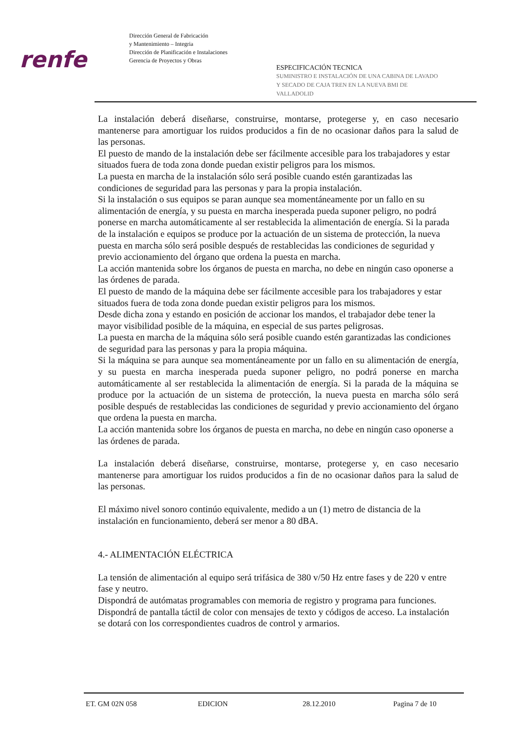renfe
Dirección General de Fabricación
y Mantenimiento – Integria
Dirección de Planificación e Instalaciones
Gerencia de Proyectos y Obras
ESPECIFICACIÓN TECNICA
SUMINISTRO E INSTALACIÓN DE UNA CABINA DE LAVADO
Y SECADO DE CAJA TREN EN LA NUEVA BMI DE
VALLADOLID
La instalación deberá diseñarse, construirse, montarse, protegerse y, en caso necesario mantenerse para amortiguar los ruidos producidos a fin de no ocasionar daños para la salud de las personas.
El puesto de mando de la instalación debe ser fácilmente accesible para los trabajadores y estar situados fuera de toda zona donde puedan existir peligros para los mismos.
La puesta en marcha de la instalación sólo será posible cuando estén garantizadas las condiciones de seguridad para las personas y para la propia instalación.
Si la instalación o sus equipos se paran aunque sea momentáneamente por un fallo en su alimentación de energía, y su puesta en marcha inesperada pueda suponer peligro, no podrá ponerse en marcha automáticamente al ser restablecida la alimentación de energía. Si la parada de la instalación e equipos se produce por la actuación de un sistema de protección, la nueva puesta en marcha sólo será posible después de restablecidas las condiciones de seguridad y previo accionamiento del órgano que ordena la puesta en marcha.
La acción mantenida sobre los órganos de puesta en marcha, no debe en ningún caso oponerse a las órdenes de parada.
El puesto de mando de la máquina debe ser fácilmente accesible para los trabajadores y estar situados fuera de toda zona donde puedan existir peligros para los mismos.
Desde dicha zona y estando en posición de accionar los mandos, el trabajador debe tener la mayor visibilidad posible de la máquina, en especial de sus partes peligrosas.
La puesta en marcha de la máquina sólo será posible cuando estén garantizadas las condiciones de seguridad para las personas y para la propia máquina.
Si la máquina se para aunque sea momentáneamente por un fallo en su alimentación de energía, y su puesta en marcha inesperada pueda suponer peligro, no podrá ponerse en marcha automáticamente al ser restablecida la alimentación de energía. Si la parada de la máquina se produce por la actuación de un sistema de protección, la nueva puesta en marcha sólo será posible después de restablecidas las condiciones de seguridad y previo accionamiento del órgano que ordena la puesta en marcha.
La acción mantenida sobre los órganos de puesta en marcha, no debe en ningún caso oponerse a las órdenes de parada.
La instalación deberá diseñarse, construirse, montarse, protegerse y, en caso necesario mantenerse para amortiguar los ruidos producidos a fin de no ocasionar daños para la salud de las personas.
El máximo nivel sonoro continúo equivalente, medido a un (1) metro de distancia de la instalación en funcionamiento, deberá ser menor a 80 dBA.
4.- ALIMENTACIÓN ELÉCTRICA
La tensión de alimentación al equipo será trifásica de 380 v/50 Hz entre fases y de 220 v entre fase y neutro.
Dispondrá de autómatas programables con memoria de registro y programa para funciones.
Dispondrá de pantalla táctil de color con mensajes de texto y códigos de acceso. La instalación se dotará con los correspondientes cuadros de control y armarios.
ET. GM 02N 058 EDICION 28.12.2010 Pagina 7 de 10